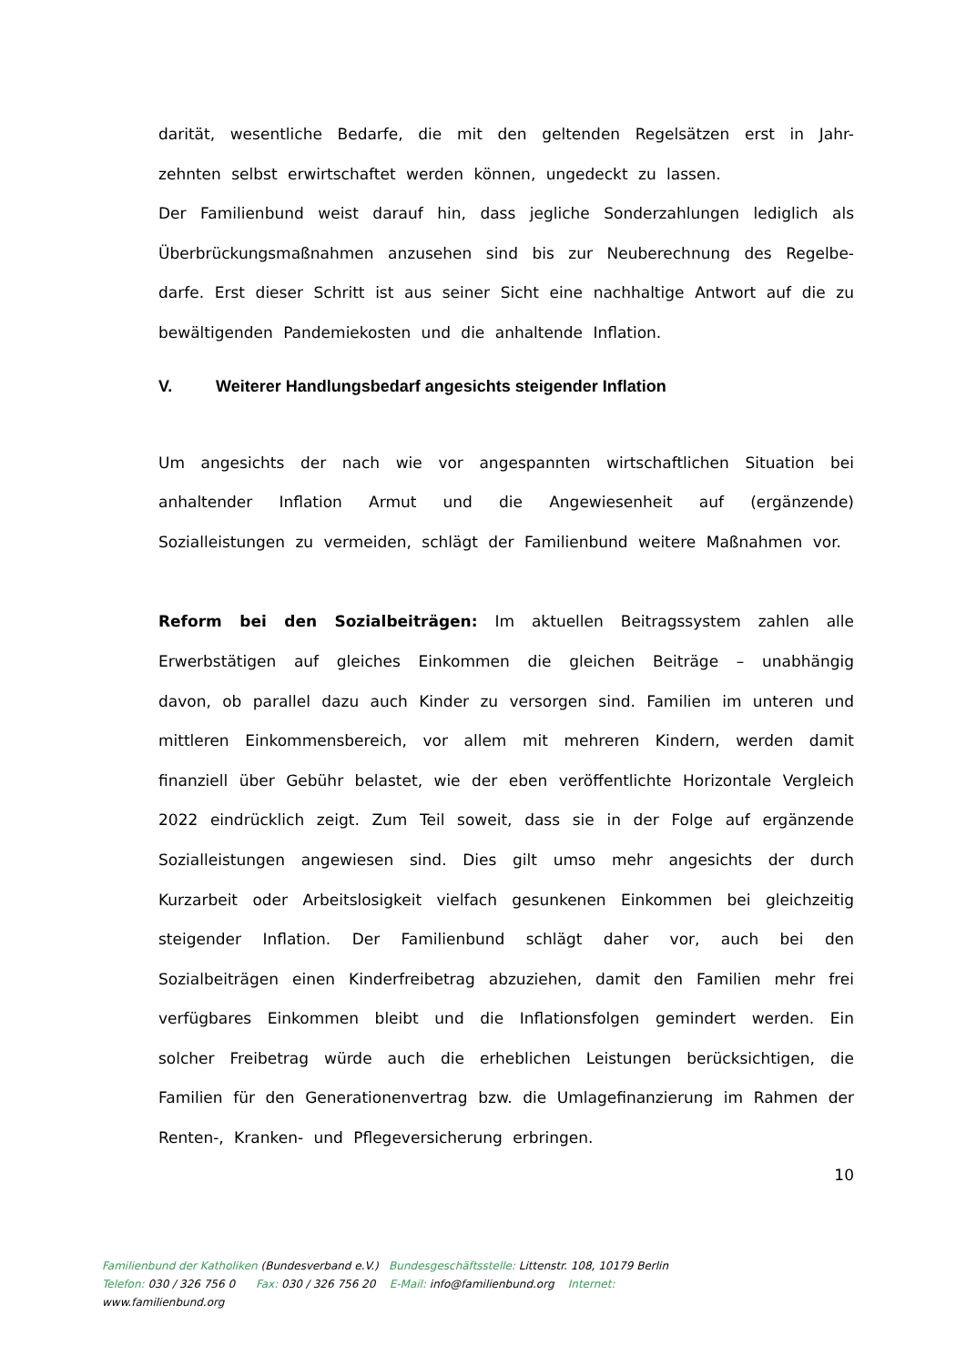darität, wesentliche Bedarfe, die mit den geltenden Regelsätzen erst in Jahr-zehnten selbst erwirtschaftet werden können, ungedeckt zu lassen.
Der Familienbund weist darauf hin, dass jegliche Sonderzahlungen lediglich als Überbrückungsmaßnahmen anzusehen sind bis zur Neuberechnung des Regelbe-darfe. Erst dieser Schritt ist aus seiner Sicht eine nachhaltige Antwort auf die zu bewältigenden Pandemiekosten und die anhaltende Inflation.
V. Weiterer Handlungsbedarf angesichts steigender Inflation
Um angesichts der nach wie vor angespannten wirtschaftlichen Situation bei anhaltender Inflation Armut und die Angewiesenheit auf (ergänzende) Sozialleistungen zu vermeiden, schlägt der Familienbund weitere Maßnahmen vor.
Reform bei den Sozialbeiträgen: Im aktuellen Beitragssystem zahlen alle Erwerbstätigen auf gleiches Einkommen die gleichen Beiträge – unabhängig davon, ob parallel dazu auch Kinder zu versorgen sind. Familien im unteren und mittleren Einkommensbereich, vor allem mit mehreren Kindern, werden damit finanziell über Gebühr belastet, wie der eben veröffentlichte Horizontale Vergleich 2022 eindrücklich zeigt. Zum Teil soweit, dass sie in der Folge auf ergänzende Sozialleistungen angewiesen sind. Dies gilt umso mehr angesichts der durch Kurzarbeit oder Arbeitslosigkeit vielfach gesunkenen Einkommen bei gleichzeitig steigender Inflation. Der Familienbund schlägt daher vor, auch bei den Sozialbeiträgen einen Kinderfreibetrag abzuziehen, damit den Familien mehr frei verfügbares Einkommen bleibt und die Inflationsfolgen gemindert werden. Ein solcher Freibetrag würde auch die erheblichen Leistungen berücksichtigen, die Familien für den Generationenvertrag bzw. die Umlagefinanzierung im Rahmen der Renten-, Kranken- und Pflegeversicherung erbringen.
10
Familienbund der Katholiken (Bundesverband e.V.) Bundesgeschäftsstelle: Littenstr. 108, 10179 Berlin
Telefon: 030 / 326 756 0 Fax: 030 / 326 756 20 E-Mail: info@familienbund.org Internet:
www.familienbund.org